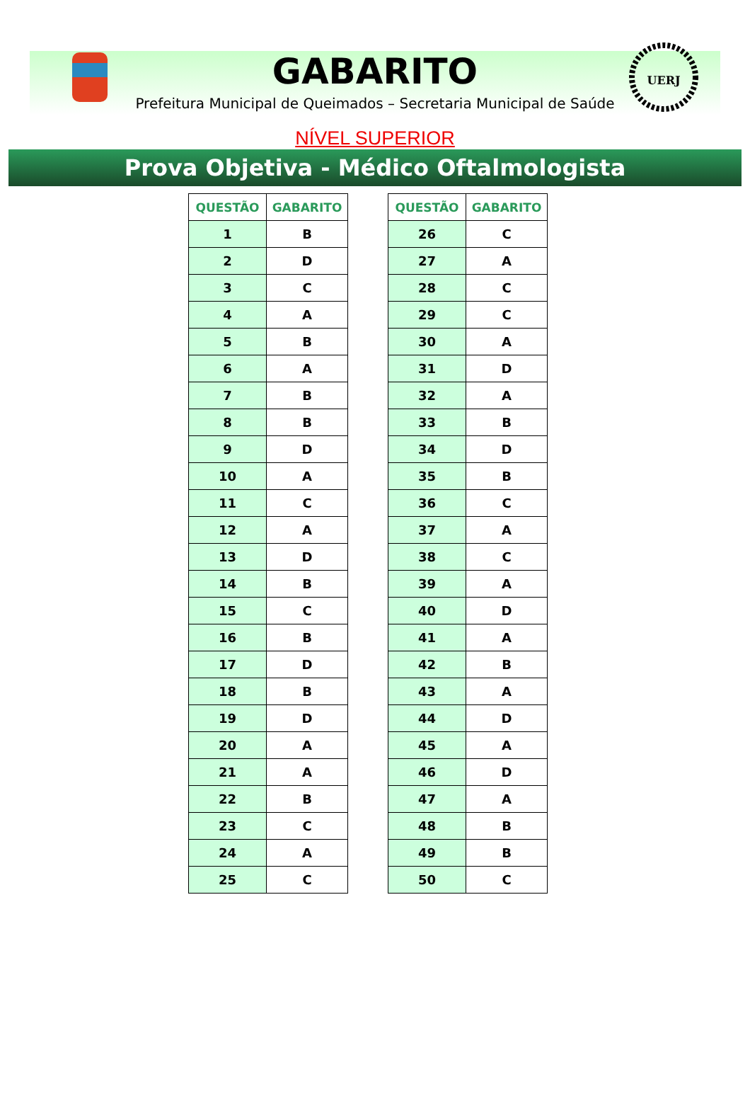UERJ
GABARITO
Prefeitura Municipal de Queimados – Secretaria Municipal de Saúde
NÍVEL SUPERIOR
Prova Objetiva - Médico Oftalmologista
| QUESTÃO | GABARITO |
| --- | --- |
| 1 | B |
| 2 | D |
| 3 | C |
| 4 | A |
| 5 | B |
| 6 | A |
| 7 | B |
| 8 | B |
| 9 | D |
| 10 | A |
| 11 | C |
| 12 | A |
| 13 | D |
| 14 | B |
| 15 | C |
| 16 | B |
| 17 | D |
| 18 | B |
| 19 | D |
| 20 | A |
| 21 | A |
| 22 | B |
| 23 | C |
| 24 | A |
| 25 | C |
| QUESTÃO | GABARITO |
| --- | --- |
| 26 | C |
| 27 | A |
| 28 | C |
| 29 | C |
| 30 | A |
| 31 | D |
| 32 | A |
| 33 | B |
| 34 | D |
| 35 | B |
| 36 | C |
| 37 | A |
| 38 | C |
| 39 | A |
| 40 | D |
| 41 | A |
| 42 | B |
| 43 | A |
| 44 | D |
| 45 | A |
| 46 | D |
| 47 | A |
| 48 | B |
| 49 | B |
| 50 | C |